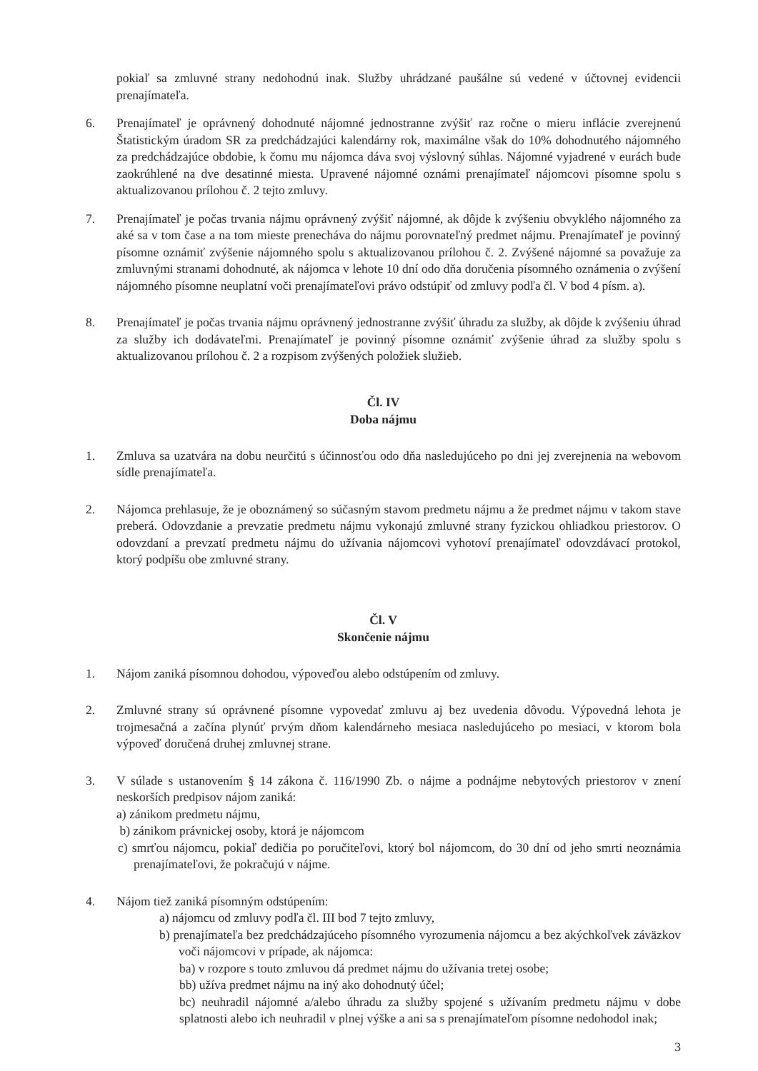pokiaľ sa zmluvné strany nedohodnú inak. Služby uhrádzané paušálne sú vedené v účtovnej evidencii prenajímateľa.
6. Prenajímateľ je oprávnený dohodnuté nájomné jednostranne zvýšiť raz ročne o mieru inflácie zverejnenú Štatistickým úradom SR za predchádzajúci kalendárny rok, maximálne však do 10% dohodnutého nájomného za predchádzajúce obdobie, k čomu mu nájomca dáva svoj výslovný súhlas. Nájomné vyjadrené v eurách bude zaokrúhlené na dve desatinné miesta. Upravené nájomné oznámi prenajímateľ nájomcovi písomne spolu s aktualizovanou prílohou č. 2 tejto zmluvy.
7. Prenajímateľ je počas trvania nájmu oprávnený zvýšiť nájomné, ak dôjde k zvýšeniu obvyklého nájomného za aké sa v tom čase a na tom mieste prenecháva do nájmu porovnateľný predmet nájmu. Prenajímateľ je povinný písomne oznámiť zvýšenie nájomného spolu s aktualizovanou prílohou č. 2. Zvýšené nájomné sa považuje za zmluvnými stranami dohodnuté, ak nájomca v lehote 10 dní odo dňa doručenia písomného oznámenia o zvýšení nájomného písomne neuplatní voči prenajímateľovi právo odstúpiť od zmluvy podľa čl. V bod 4 písm. a).
8. Prenajímateľ je počas trvania nájmu oprávnený jednostranne zvýšiť úhradu za služby, ak dôjde k zvýšeniu úhrad za služby ich dodávateľmi. Prenajímateľ je povinný písomne oznámiť zvýšenie úhrad za služby spolu s aktualizovanou prílohou č. 2 a rozpisom zvýšených položiek služieb.
Čl. IV
Doba nájmu
1. Zmluva sa uzatvára na dobu neurčitú s účinnosťou odo dňa nasledujúceho po dni jej zverejnenia na webovom sídle prenajímateľa.
2. Nájomca prehlasuje, že je oboznámený so súčasným stavom predmetu nájmu a že predmet nájmu v takom stave preberá. Odovzdanie a prevzatie predmetu nájmu vykonajú zmluvné strany fyzickou ohliadkou priestorov. O odovzdaní a prevzatí predmetu nájmu do užívania nájomcovi vyhotoví prenajímateľ odovzdávací protokol, ktorý podpíšu obe zmluvné strany.
Čl. V
Skončenie nájmu
1. Nájom zaniká písomnou dohodou, výpoveďou alebo odstúpením od zmluvy.
2. Zmluvné strany sú oprávnené písomne vypovedať zmluvu aj bez uvedenia dôvodu. Výpovedná lehota je trojmesačná a začína plynúť prvým dňom kalendárneho mesiaca nasledujúceho po mesiaci, v ktorom bola výpoveď doručená druhej zmluvnej strane.
3. V súlade s ustanovením § 14 zákona č. 116/1990 Zb. o nájme a podnájme nebytových priestorov v znení neskorších predpisov nájom zaniká:
a) zánikom predmetu nájmu,
b) zánikom právnickej osoby, ktorá je nájomcom
c) smrťou nájomcu, pokiaľ dedičia po poručiteľovi, ktorý bol nájomcom, do 30 dní od jeho smrti neoznámia prenajímateľovi, že pokračujú v nájme.
4. Nájom tiež zaniká písomným odstúpením:
a) nájomcu od zmluvy podľa čl. III bod 7 tejto zmluvy,
b) prenajímateľa bez predchádzajúceho písomného vyrozumenia nájomcu a bez akýchkoľvek záväzkov voči nájomcovi v prípade, ak nájomca:
ba) v rozpore s touto zmluvou dá predmet nájmu do užívania tretej osobe;
bb) užíva predmet nájmu na iný ako dohodnutý účel;
bc) neuhradil nájomné a/alebo úhradu za služby spojené s užívaním predmetu nájmu v dobe splatnosti alebo ich neuhradil v plnej výške a ani sa s prenajímateľom písomne nedohodol inak;
3